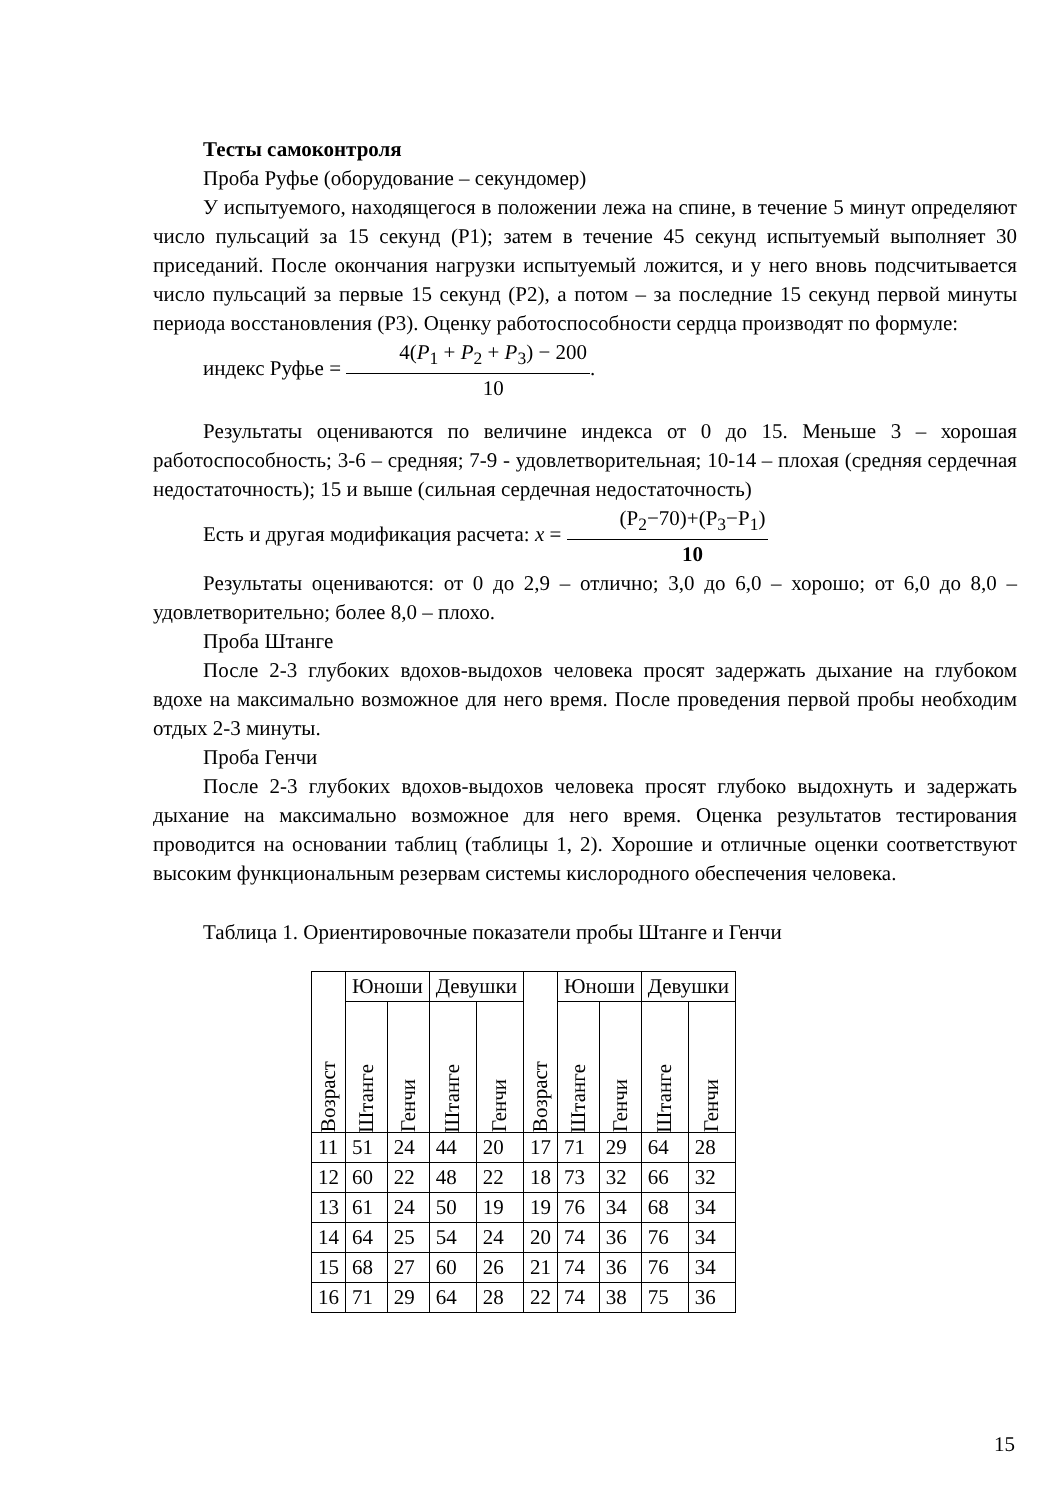Тесты самоконтроля
Проба Руфье (оборудование – секундомер)
У испытуемого, находящегося в положении лежа на спине, в течение 5 минут определяют число пульсаций за 15 секунд (Р1); затем в течение 45 секунд испытуемый выполняет 30 приседаний. После окончания нагрузки испытуемый ложится, и у него вновь подсчитывается число пульсаций за первые 15 секунд (Р2), а потом – за последние 15 секунд первой минуты периода восстановления (Р3). Оценку работоспособности сердца производят по формуле:
индекс Руфье = 4(P<sub>1</sub> + P<sub>2</sub> + P<sub>3</sub>) − 200 10.
Результаты оцениваются по величине индекса от 0 до 15. Меньше 3 – хорошая работоспособность; 3-6 – средняя; 7-9 - удовлетворительная; 10-14 – плохая (средняя сердечная недостаточность); 15 и выше (сильная сердечная недостаточность)
Есть и другая модификация расчета: x = (P<sub>2</sub>−70)+(P<sub>3</sub>−P<sub>1</sub>) 10
Результаты оцениваются: от 0 до 2,9 – отлично; 3,0 до 6,0 – хорошо; от 6,0 до 8,0 – удовлетворительно; более 8,0 – плохо.
Проба Штанге
После 2-3 глубоких вдохов-выдохов человека просят задержать дыхание на глубоком вдохе на максимально возможное для него время. После проведения первой пробы необходим отдых 2-3 минуты.
Проба Генчи
После 2-3 глубоких вдохов-выдохов человека просят глубоко выдохнуть и задержать дыхание на максимально возможное для него время. Оценка результатов тестирования проводится на основании таблиц (таблицы 1, 2). Хорошие и отличные оценки соответствуют высоким функциональным резервам системы кислородного обеспечения человека.
Таблица 1. Ориентировочные показатели пробы Штанге и Генчи
| Возраст | Юноши | | Девушки | | Возраст | Юноши | | Девушки | |
| --- | --- | --- | --- | --- | --- | --- | --- | --- | --- |
| | Штанге | Генчи | Штанге | Генчи | | Штанге | Генчи | Штанге | Генчи |
| 11 | 51 | 24 | 44 | 20 | 17 | 71 | 29 | 64 | 28 |
| 12 | 60 | 22 | 48 | 22 | 18 | 73 | 32 | 66 | 32 |
| 13 | 61 | 24 | 50 | 19 | 19 | 76 | 34 | 68 | 34 |
| 14 | 64 | 25 | 54 | 24 | 20 | 74 | 36 | 76 | 34 |
| 15 | 68 | 27 | 60 | 26 | 21 | 74 | 36 | 76 | 34 |
| 16 | 71 | 29 | 64 | 28 | 22 | 74 | 38 | 75 | 36 |
15